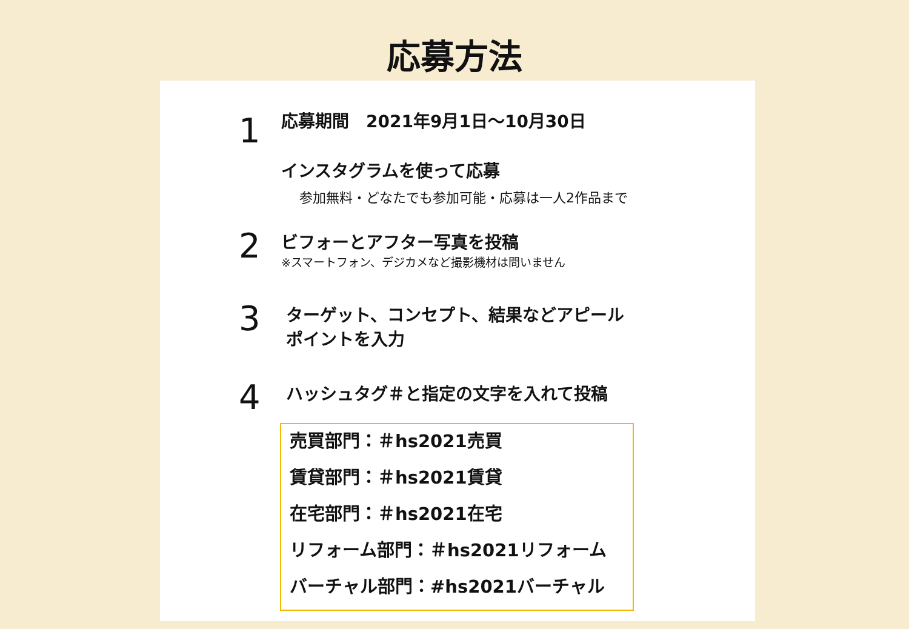応募方法
1
応募期間　2021年9月1日～10月30日
インスタグラムを使って応募
参加無料・どなたでも参加可能・応募は一人2作品まで
2
ビフォーとアフター写真を投稿
※スマートフォン、デジカメなど撮影機材は問いません
3
ターゲット、コンセプト、結果などアピール
ポイントを入力
4
ハッシュタグ＃と指定の文字を入れて投稿
売買部門：＃hs2021売買
賃貸部門：＃hs2021賃貸
在宅部門：＃hs2021在宅
リフォーム部門：＃hs2021リフォーム
バーチャル部門：#hs2021バーチャル